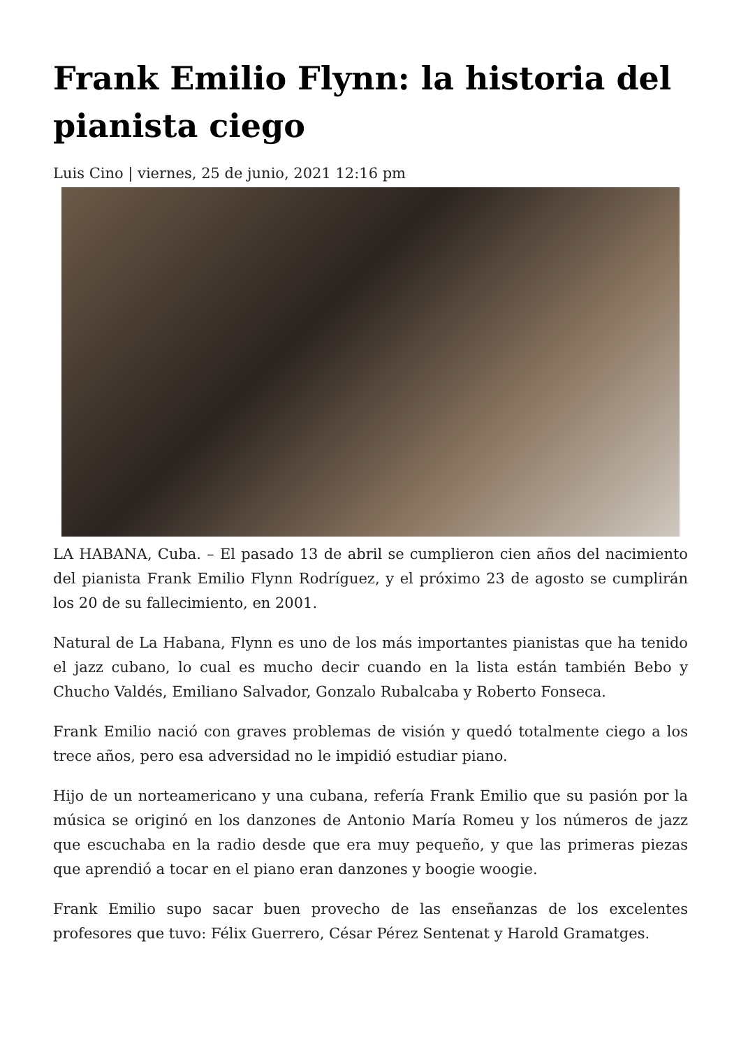Frank Emilio Flynn: la historia del pianista ciego
Luis Cino | viernes, 25 de junio, 2021 12:16 pm
LA HABANA, Cuba. – El pasado 13 de abril se cumplieron cien años del nacimiento del pianista Frank Emilio Flynn Rodríguez, y el próximo 23 de agosto se cumplirán los 20 de su fallecimiento, en 2001.
Natural de La Habana, Flynn es uno de los más importantes pianistas que ha tenido el jazz cubano, lo cual es mucho decir cuando en la lista están también Bebo y Chucho Valdés, Emiliano Salvador, Gonzalo Rubalcaba y Roberto Fonseca.
Frank Emilio nació con graves problemas de visión y quedó totalmente ciego a los trece años, pero esa adversidad no le impidió estudiar piano.
Hijo de un norteamericano y una cubana, refería Frank Emilio que su pasión por la música se originó en los danzones de Antonio María Romeu y los números de jazz que escuchaba en la radio desde que era muy pequeño, y que las primeras piezas que aprendió a tocar en el piano eran danzones y boogie woogie.
Frank Emilio supo sacar buen provecho de las enseñanzas de los excelentes profesores que tuvo: Félix Guerrero, César Pérez Sentenat y Harold Gramatges.